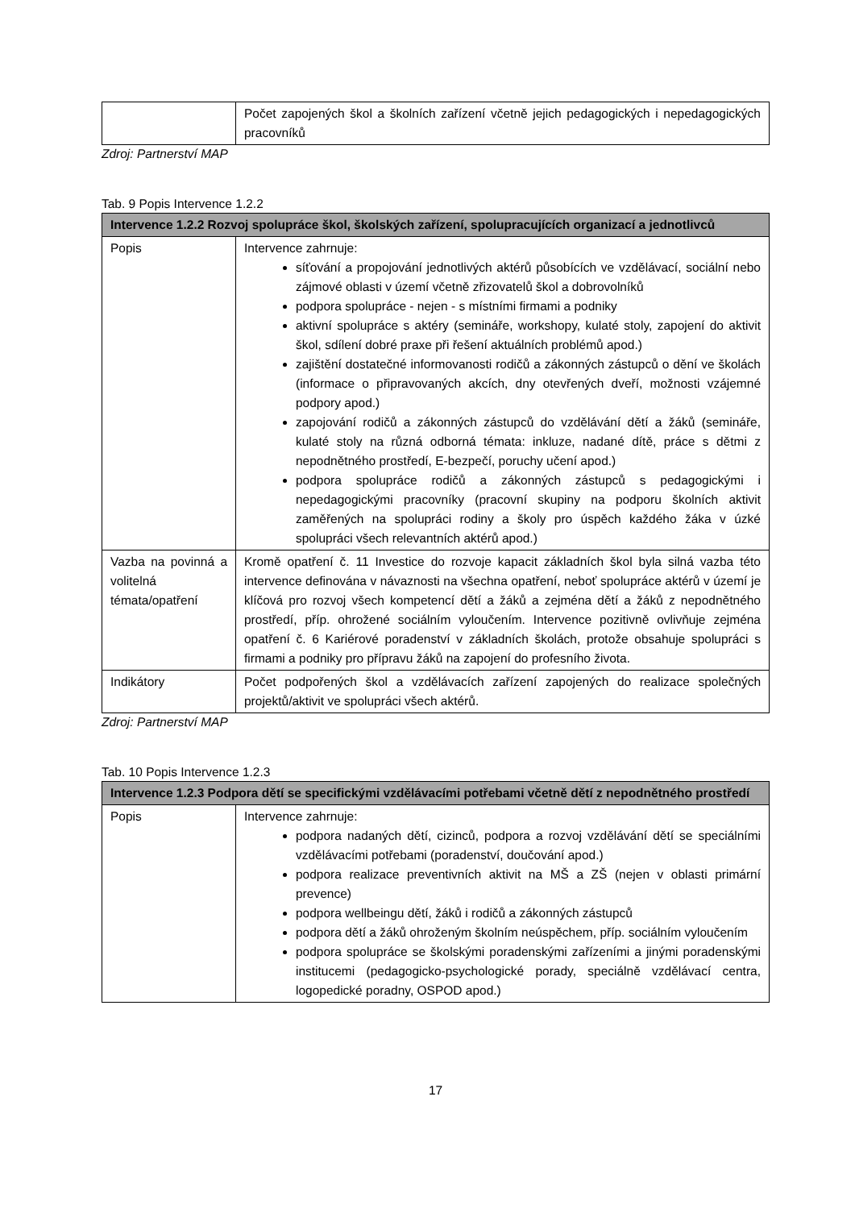| | Počet zapojených škol a školních zařízení včetně jejich pedagogických i nepedagogických pracovníků |
Zdroj: Partnerství MAP
Tab. 9 Popis Intervence 1.2.2
| Intervence 1.2.2 Rozvoj spolupráce škol, školských zařízení, spolupracujících organizací a jednotlivců | |
| --- | --- |
| Popis | Intervence zahrnuje: síťování a propojování jednotlivých aktérů působících ve vzdělávací, sociální nebo zájmové oblasti v území včetně zřizovatelů škol a dobrovolníků podpora spolupráce - nejen - s místními firmami a podniky aktivní spolupráce s aktéry (semináře, workshopy, kulaté stoly, zapojení do aktivit škol, sdílení dobré praxe při řešení aktuálních problémů apod.) zajištění dostatečné informovanosti rodičů a zákonných zástupců o dění ve školách (informace o připravovaných akcích, dny otevřených dveří, možnosti vzájemné podpory apod.) zapojování rodičů a zákonných zástupců do vzdělávání dětí a žáků (semináře, kulaté stoly na různá odborná témata: inkluze, nadané dítě, práce s dětmi z nepodnětného prostředí, E-bezpečí, poruchy učení apod.) podpora spolupráce rodičů a zákonných zástupců s pedagogickými i nepedagogickými pracovníky (pracovní skupiny na podporu školních aktivit zaměřených na spolupráci rodiny a školy pro úspěch každého žáka v úzké spolupráci všech relevantních aktérů apod.) |
| Vazba na povinná a volitelná témata/opatření | Kromě opatření č. 11 Investice do rozvoje kapacit základních škol byla silná vazba této intervence definována v návaznosti na všechna opatření, neboť spolupráce aktérů v území je klíčová pro rozvoj všech kompetencí dětí a žáků a zejména dětí a žáků z nepodnětného prostředí, příp. ohrožené sociálním vyloučením. Intervence pozitivně ovlivňuje zejména opatření č. 6 Kariérové poradenství v základních školách, protože obsahuje spolupráci s firmami a podniky pro přípravu žáků na zapojení do profesního života. |
| Indikátory | Počet podpořených škol a vzdělávacích zařízení zapojených do realizace společných projektů/aktivit ve spolupráci všech aktérů. |
Zdroj: Partnerství MAP
Tab. 10 Popis Intervence 1.2.3
| Intervence 1.2.3 Podpora dětí se specifickými vzdělávacími potřebami včetně dětí z nepodnětného prostředí | |
| --- | --- |
| Popis | Intervence zahrnuje: podpora nadaných dětí, cizinců, podpora a rozvoj vzdělávání dětí se speciálními vzdělávacími potřebami (poradenství, doučování apod.) podpora realizace preventivních aktivit na MŠ a ZŠ (nejen v oblasti primární prevence) podpora wellbeingu dětí, žáků i rodičů a zákonných zástupců podpora dětí a žáků ohroženým školním neúspěchem, příp. sociálním vyloučením podpora spolupráce se školskými poradenskými zařízeními a jinými poradenskými institucemi (pedagogicko-psychologické porady, speciálně vzdělávací centra, logopedické poradny, OSPOD apod.) |
17